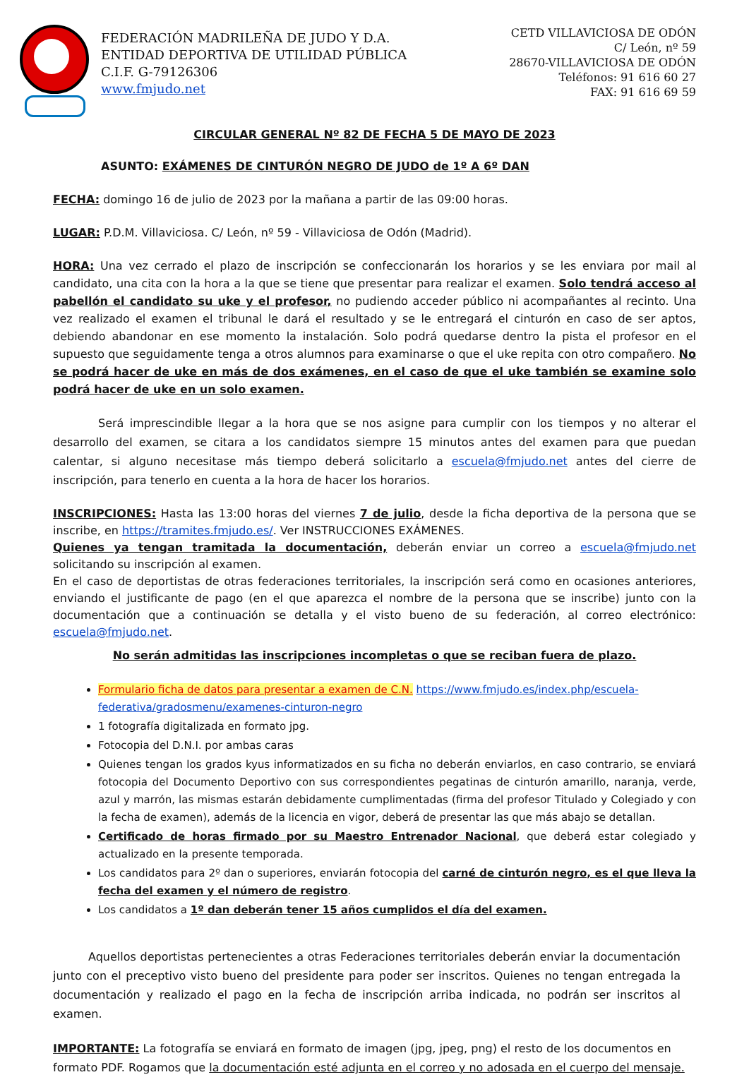FEDERACIÓN MADRILEÑA DE JUDO Y D.A.
ENTIDAD DEPORTIVA DE UTILIDAD PÚBLICA
C.I.F. G-79126306
www.fmjudo.net
CETD VILLAVICIOSA DE ODÓN
C/ León, nº 59
28670-VILLAVICIOSA DE ODÓN
Teléfonos: 91 616 60 27
FAX: 91 616 69 59
CIRCULAR GENERAL Nº 82 DE FECHA 5 DE MAYO DE 2023
ASUNTO: EXÁMENES DE CINTURÓN NEGRO DE JUDO de 1º A 6º DAN
FECHA: domingo 16 de julio de 2023 por la mañana a partir de las 09:00 horas.
LUGAR: P.D.M. Villaviciosa. C/ León, nº 59 - Villaviciosa de Odón (Madrid).
HORA: Una vez cerrado el plazo de inscripción se confeccionarán los horarios y se les enviara por mail al candidato, una cita con la hora a la que se tiene que presentar para realizar el examen. Solo tendrá acceso al pabellón el candidato su uke y el profesor, no pudiendo acceder público ni acompañantes al recinto. Una vez realizado el examen el tribunal le dará el resultado y se le entregará el cinturón en caso de ser aptos, debiendo abandonar en ese momento la instalación. Solo podrá quedarse dentro la pista el profesor en el supuesto que seguidamente tenga a otros alumnos para examinarse o que el uke repita con otro compañero. No se podrá hacer de uke en más de dos exámenes, en el caso de que el uke también se examine solo podrá hacer de uke en un solo examen.
Será imprescindible llegar a la hora que se nos asigne para cumplir con los tiempos y no alterar el desarrollo del examen, se citara a los candidatos siempre 15 minutos antes del examen para que puedan calentar, si alguno necesitase más tiempo deberá solicitarlo a escuela@fmjudo.net antes del cierre de inscripción, para tenerlo en cuenta a la hora de hacer los horarios.
INSCRIPCIONES: Hasta las 13:00 horas del viernes 7 de julio, desde la ficha deportiva de la persona que se inscribe, en https://tramites.fmjudo.es/. Ver INSTRUCCIONES EXÁMENES.
Quienes ya tengan tramitada la documentación, deberán enviar un correo a escuela@fmjudo.net solicitando su inscripción al examen.
En el caso de deportistas de otras federaciones territoriales, la inscripción será como en ocasiones anteriores, enviando el justificante de pago (en el que aparezca el nombre de la persona que se inscribe) junto con la documentación que a continuación se detalla y el visto bueno de su federación, al correo electrónico: escuela@fmjudo.net.
No serán admitidas las inscripciones incompletas o que se reciban fuera de plazo.
Formulario ficha de datos para presentar a examen de C.N. https://www.fmjudo.es/index.php/escuela-federativa/gradosmenu/examenes-cinturon-negro
1 fotografía digitalizada en formato jpg.
Fotocopia del D.N.I. por ambas caras
Quienes tengan los grados kyus informatizados en su ficha no deberán enviarlos, en caso contrario, se enviará fotocopia del Documento Deportivo con sus correspondientes pegatinas de cinturón amarillo, naranja, verde, azul y marrón, las mismas estarán debidamente cumplimentadas (firma del profesor Titulado y Colegiado y con la fecha de examen), además de la licencia en vigor, deberá de presentar las que más abajo se detallan.
Certificado de horas firmado por su Maestro Entrenador Nacional, que deberá estar colegiado y actualizado en la presente temporada.
Los candidatos para 2º dan o superiores, enviarán fotocopia del carné de cinturón negro, es el que lleva la fecha del examen y el número de registro.
Los candidatos a 1º dan deberán tener 15 años cumplidos el día del examen.
Aquellos deportistas pertenecientes a otras Federaciones territoriales deberán enviar la documentación junto con el preceptivo visto bueno del presidente para poder ser inscritos. Quienes no tengan entregada la documentación y realizado el pago en la fecha de inscripción arriba indicada, no podrán ser inscritos al examen.
IMPORTANTE: La fotografía se enviará en formato de imagen (jpg, jpeg, png) el resto de los documentos en formato PDF. Rogamos que la documentación esté adjunta en el correo y no adosada en el cuerpo del mensaje.